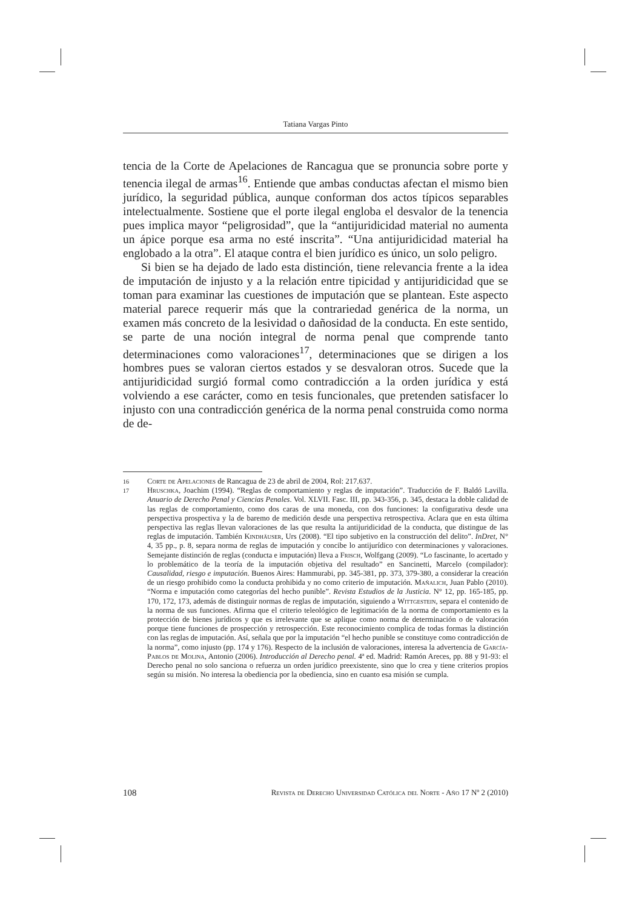Tatiana Vargas Pinto
tencia de la Corte de Apelaciones de Rancagua que se pronuncia sobre porte y tenencia ilegal de armas<sup>16</sup>. Entiende que ambas conductas afectan el mismo bien jurídico, la seguridad pública, aunque conforman dos actos típicos separables intelectualmente. Sostiene que el porte ilegal engloba el desvalor de la tenencia pues implica mayor “peligrosidad”, que la “antijuridicidad material no aumenta un ápice porque esa arma no esté inscrita”. “Una antijuridicidad material ha englobado a la otra”. El ataque contra el bien jurídico es único, un solo peligro.
Si bien se ha dejado de lado esta distinción, tiene relevancia frente a la idea de imputación de injusto y a la relación entre tipicidad y antijuridicidad que se toman para examinar las cuestiones de imputación que se plantean. Este aspecto material parece requerir más que la contrariedad genérica de la norma, un examen más concreto de la lesividad o dañosidad de la conducta. En este sentido, se parte de una noción integral de norma penal que comprende tanto determinaciones como valoraciones<sup>17</sup>, determinaciones que se dirigen a los hombres pues se valoran ciertos estados y se desvaloran otros. Sucede que la antijuridicidad surgió formal como contradicción a la orden jurídica y está volviendo a ese carácter, como en tesis funcionales, que pretenden satisfacer lo injusto con una contradicción genérica de la norma penal construida como norma de de-
16 Corte de Apelaciones de Rancagua de 23 de abril de 2004, Rol: 217.637.
17 Hruschka, Joachim (1994). “Reglas de comportamiento y reglas de imputación”. Traducción de F. Baldó Lavilla. Anuario de Derecho Penal y Ciencias Penales. Vol. XLVII. Fasc. III, pp. 343-356, p. 345, destaca la doble calidad de las reglas de comportamiento, como dos caras de una moneda, con dos funciones: la configurativa desde una perspectiva prospectiva y la de baremo de medición desde una perspectiva retrospectiva. Aclara que en esta última perspectiva las reglas llevan valoraciones de las que resulta la antijuridicidad de la conducta, que distingue de las reglas de imputación. También Kindhäuser, Urs (2008). “El tipo subjetivo en la construcción del delito”. InDret, N° 4, 35 pp., p. 8, separa norma de reglas de imputación y concibe lo antijurídico con determinaciones y valoraciones. Semejante distinción de reglas (conducta e imputación) lleva a Frisch, Wolfgang (2009). “Lo fascinante, lo acertado y lo problemático de la teoría de la imputación objetiva del resultado” en Sancinetti, Marcelo (compilador): Causalidad, riesgo e imputación. Buenos Aires: Hammurabi, pp. 345-381, pp. 373, 379-380, a considerar la creación de un riesgo prohibido como la conducta prohibida y no como criterio de imputación. Mañalich, Juan Pablo (2010). “Norma e imputación como categorías del hecho punible”. Revista Estudios de la Justicia. N° 12, pp. 165-185, pp. 170, 172, 173, además de distinguir normas de reglas de imputación, siguiendo a Wittgestein, separa el contenido de la norma de sus funciones. Afirma que el criterio teleológico de legitimación de la norma de comportamiento es la protección de bienes jurídicos y que es irrelevante que se aplique como norma de determinación o de valoración porque tiene funciones de prospección y retrospección. Este reconocimiento complica de todas formas la distinción con las reglas de imputación. Así, señala que por la imputación “el hecho punible se constituye como contradicción de la norma”, como injusto (pp. 174 y 176). Respecto de la inclusión de valoraciones, interesa la advertencia de García-Pablos de Molina, Antonio (2006). Introducción al Derecho penal. 4ª ed. Madrid: Ramón Areces, pp. 88 y 91-93: el Derecho penal no solo sanciona o refuerza un orden jurídico preexistente, sino que lo crea y tiene criterios propios según su misión. No interesa la obediencia por la obediencia, sino en cuanto esa misión se cumpla.
108 Revista de Derecho Universidad Católica del Norte - Año 17 Nº 2 (2010)